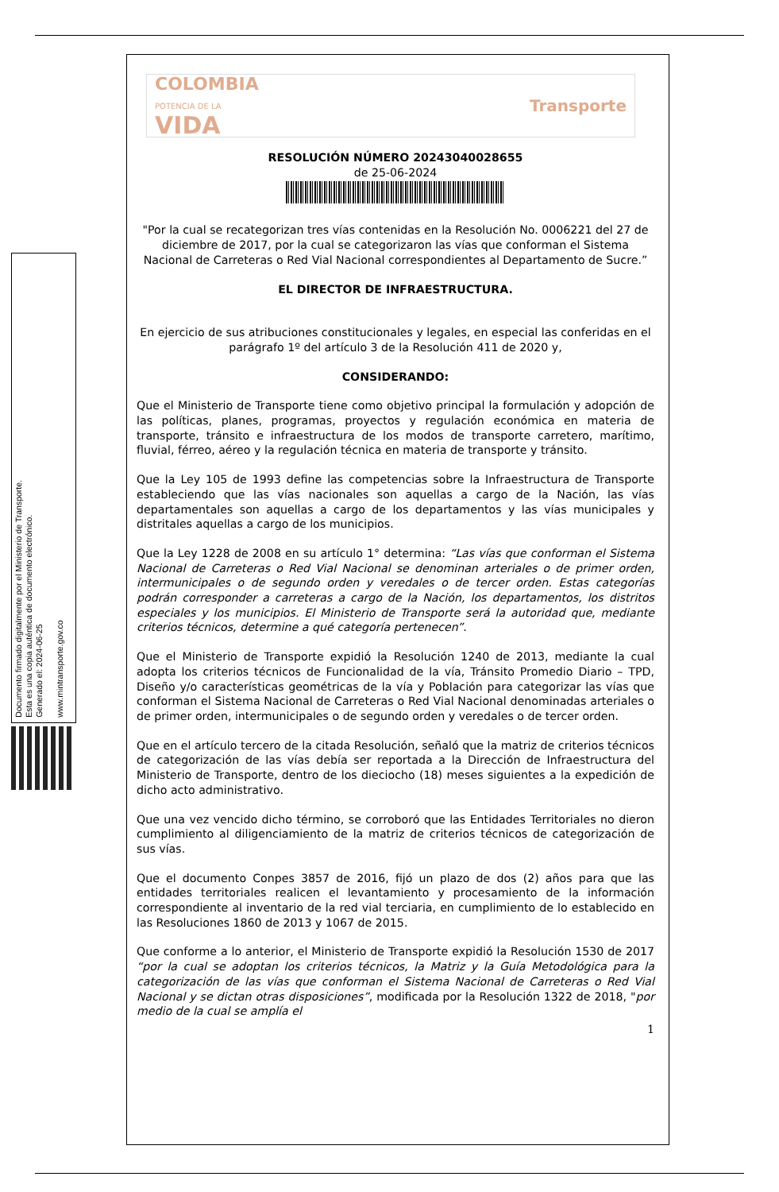Documento firmado digitalmente por el Ministerio de Transporte.
Esta es una copia auténtica de documento electrónico.
Generado el: 2024-06-25
www.mintransporte.gov.co
COLOMBIA
POTENCIA DE LA
VIDA
Transporte
RESOLUCIÓN NÚMERO 20243040028655
de 25-06-2024
"Por la cual se recategorizan tres vías contenidas en la Resolución No. 0006221 del 27 de diciembre de 2017, por la cual se categorizaron las vías que conforman el Sistema Nacional de Carreteras o Red Vial Nacional correspondientes al Departamento de Sucre.”
EL DIRECTOR DE INFRAESTRUCTURA.
En ejercicio de sus atribuciones constitucionales y legales, en especial las conferidas en el parágrafo 1º del artículo 3 de la Resolución 411 de 2020 y,
CONSIDERANDO:
Que el Ministerio de Transporte tiene como objetivo principal la formulación y adopción de las políticas, planes, programas, proyectos y regulación económica en materia de transporte, tránsito e infraestructura de los modos de transporte carretero, marítimo, fluvial, férreo, aéreo y la regulación técnica en materia de transporte y tránsito.
Que la Ley 105 de 1993 define las competencias sobre la Infraestructura de Transporte estableciendo que las vías nacionales son aquellas a cargo de la Nación, las vías departamentales son aquellas a cargo de los departamentos y las vías municipales y distritales aquellas a cargo de los municipios.
Que la Ley 1228 de 2008 en su artículo 1° determina: “Las vías que conforman el Sistema Nacional de Carreteras o Red Vial Nacional se denominan arteriales o de primer orden, intermunicipales o de segundo orden y veredales o de tercer orden. Estas categorías podrán corresponder a carreteras a cargo de la Nación, los departamentos, los distritos especiales y los municipios. El Ministerio de Transporte será la autoridad que, mediante criterios técnicos, determine a qué categoría pertenecen”.
Que el Ministerio de Transporte expidió la Resolución 1240 de 2013, mediante la cual adopta los criterios técnicos de Funcionalidad de la vía, Tránsito Promedio Diario – TPD, Diseño y/o características geométricas de la vía y Población para categorizar las vías que conforman el Sistema Nacional de Carreteras o Red Vial Nacional denominadas arteriales o de primer orden, intermunicipales o de segundo orden y veredales o de tercer orden.
Que en el artículo tercero de la citada Resolución, señaló que la matriz de criterios técnicos de categorización de las vías debía ser reportada a la Dirección de Infraestructura del Ministerio de Transporte, dentro de los dieciocho (18) meses siguientes a la expedición de dicho acto administrativo.
Que una vez vencido dicho término, se corroboró que las Entidades Territoriales no dieron cumplimiento al diligenciamiento de la matriz de criterios técnicos de categorización de sus vías.
Que el documento Conpes 3857 de 2016, fijó un plazo de dos (2) años para que las entidades territoriales realicen el levantamiento y procesamiento de la información correspondiente al inventario de la red vial terciaria, en cumplimiento de lo establecido en las Resoluciones 1860 de 2013 y 1067 de 2015.
Que conforme a lo anterior, el Ministerio de Transporte expidió la Resolución 1530 de 2017 “por la cual se adoptan los criterios técnicos, la Matriz y la Guía Metodológica para la categorización de las vías que conforman el Sistema Nacional de Carreteras o Red Vial Nacional y se dictan otras disposiciones”, modificada por la Resolución 1322 de 2018, "por medio de la cual se amplía el
1